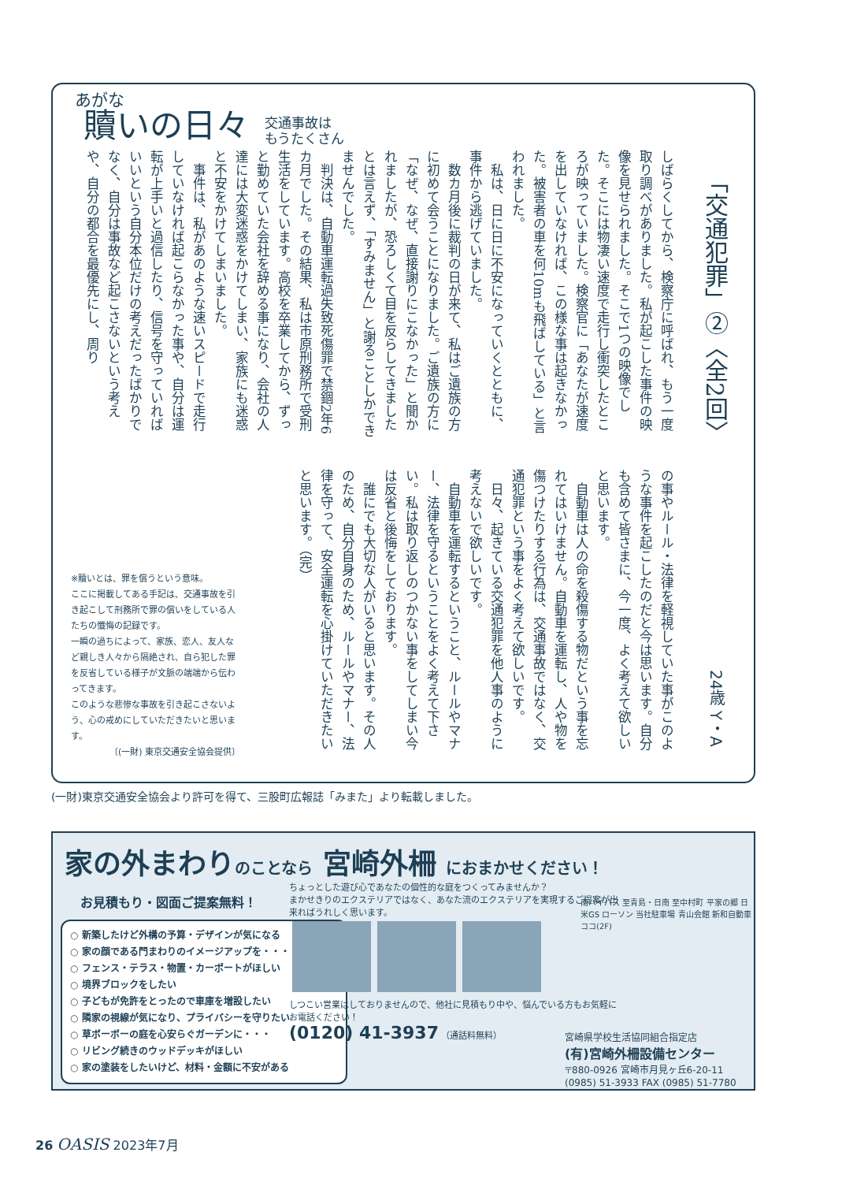贖いの日々
交通事故は
もうたくさん
「交通犯罪」②〈全2回〉
24歳 Y・A
しばらくしてから、検察庁に呼ばれ、もう一度取り調べがありました。私が起こした事件の映像を見せられました。そこで1つの映像でした。そこには物凄い速度で走行し衝突したところが映っていました。検察官に「あなたが速度を出していなければ、この様な事は起きなかった。被害者の車を何10mも飛ばしている」と言われました。
　私は、日に日に不安になっていくとともに、事件から逃げていました。
　数カ月後に裁判の日が来て、私はご遺族の方に初めて会うことになりました。ご遺族の方に「なぜ、なぜ、直接謝りにこなかった」と聞かれましたが、恐ろしくて目を反らしてきましたとは言えず、「すみません」と謝ることしかできませんでした。
　判決は、自動車運転過失致死傷罪で禁錮2年6カ月でした。その結果、私は市原刑務所で受刑生活をしています。高校を卒業してから、ずっと勤めていた会社を辞める事になり、会社の人達には大変迷惑をかけてしまい、家族にも迷惑と不安をかけてしまいました。
　事件は、私があのような速いスピードで走行していなければ起こらなかった事や、自分は運転が上手いと過信したり、信号を守っていればいいという自分本位だけの考えだったばかりでなく、自分は事故など起こさないという考えや、自分の都合を最優先にし、周り
の事やルール・法律を軽視していた事がこのような事件を起こしたのだと今は思います。自分も含めて皆さまに、今一度、よく考えて欲しいと思います。
　自動車は人の命を殺傷する物だという事を忘れてはいけません。自動車を運転し、人や物を傷つけたりする行為は、交通事故ではなく、交通犯罪という事をよく考えて欲しいです。
　日々、起きている交通犯罪を他人事のように考えないで欲しいです。
　自動車を運転するということ、ルールやマナー、法律を守るということをよく考えて下さい。私は取り返しのつかない事をしてしまい今は反省と後悔をしております。
　誰にでも大切な人がいると思います。その人のため、自分自身のため、ルールやマナー、法律を守って、安全運転を心掛けていただきたいと思います。（完）
※贖いとは、罪を償うという意味。
ここに掲載してある手記は、交通事故を引き起こして刑務所で罪の償いをしている人たちの懺悔の記録です。
一瞬の過ちによって、家族、恋人、友人など親しき人々から隔絶され、自ら犯した罪を反省している様子が文脈の端端から伝わってきます。
このような悲惨な事故を引き起こさないよう、心の戒めにしていただきたいと思います。
〔(一財) 東京交通安全協会提供〕
(一財)東京交通安全協会より許可を得て、三股町広報誌「みまた」より転載しました。
家の外まわりのことなら 宮崎外柵 におまかせください！
お見積もり・図面ご提案無料！
○ 新築したけど外構の予算・デザインが気になる
○ 家の顔である門まわりのイメージアップを・・・
○ フェンス・テラス・物置・カーポートがほしい
○ 境界ブロックをしたい
○ 子どもが免許をとったので車庫を増設したい
○ 隣家の視線が気になり、プライバシーを守りたい
○ 草ボーボーの庭を心安らぐガーデンに・・・
○ リビング続きのウッドデッキがほしい
○ 家の塗装をしたいけど、材料・金額に不安がある
ちょっとした遊び心であなたの個性的な庭をつくってみませんか？
まかせきりのエクステリアではなく、あなた流のエクステリアを実現するご提案が出来ればうれしく思います。
しつこい営業はしておりませんので、他社に見積もり中や、悩んでいる方もお気軽にお電話ください！
(0120) 41-3937 （通話料無料）
南バイパス 至青島・日南 至中村町 平家の郷 日米GS ローソン 当社駐車場 青山会館 新和自動車 ココ(2F)
宮崎県学校生活協同組合指定店
(有)宮崎外柵設備センター
〒880-0926 宮崎市月見ヶ丘6-20-11 (0985) 51-3933 FAX (0985) 51-7780
26 OASIS 2023年7月